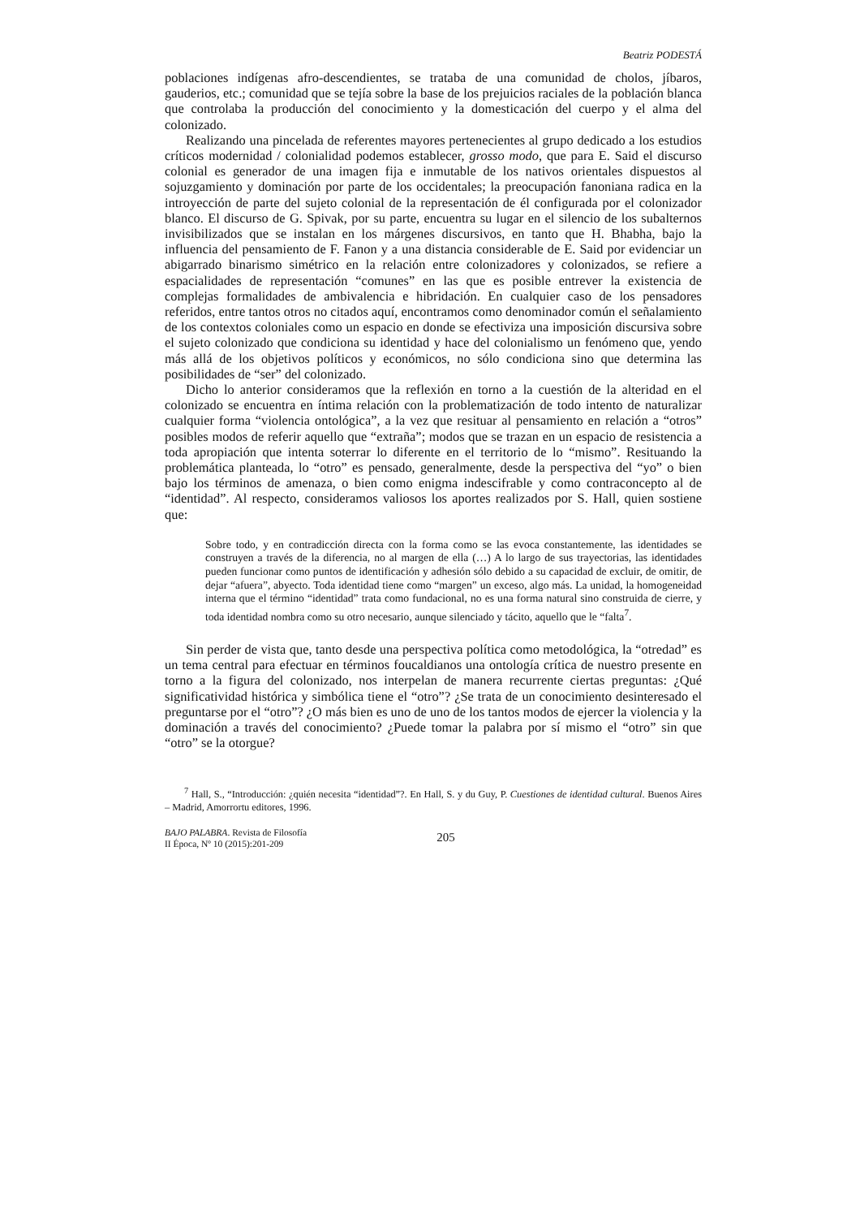Beatriz PODESTÁ
poblaciones indígenas afro-descendientes, se trataba de una comunidad de cholos, jíbaros, gauderios, etc.; comunidad que se tejía sobre la base de los prejuicios raciales de la población blanca que controlaba la producción del conocimiento y la domesticación del cuerpo y el alma del colonizado.
Realizando una pincelada de referentes mayores pertenecientes al grupo dedicado a los estudios críticos modernidad / colonialidad podemos establecer, grosso modo, que para E. Said el discurso colonial es generador de una imagen fija e inmutable de los nativos orientales dispuestos al sojuzgamiento y dominación por parte de los occidentales; la preocupación fanoniana radica en la introyección de parte del sujeto colonial de la representación de él configurada por el colonizador blanco. El discurso de G. Spivak, por su parte, encuentra su lugar en el silencio de los subalternos invisibilizados que se instalan en los márgenes discursivos, en tanto que H. Bhabha, bajo la influencia del pensamiento de F. Fanon y a una distancia considerable de E. Said por evidenciar un abigarrado binarismo simétrico en la relación entre colonizadores y colonizados, se refiere a espacialidades de representación “comunes” en las que es posible entrever la existencia de complejas formalidades de ambivalencia e hibridación. En cualquier caso de los pensadores referidos, entre tantos otros no citados aquí, encontramos como denominador común el señalamiento de los contextos coloniales como un espacio en donde se efectiviza una imposición discursiva sobre el sujeto colonizado que condiciona su identidad y hace del colonialismo un fenómeno que, yendo más allá de los objetivos políticos y económicos, no sólo condiciona sino que determina las posibilidades de “ser” del colonizado.
Dicho lo anterior consideramos que la reflexión en torno a la cuestión de la alteridad en el colonizado se encuentra en íntima relación con la problematización de todo intento de naturalizar cualquier forma “violencia ontológica”, a la vez que resituar al pensamiento en relación a “otros” posibles modos de referir aquello que “extraña”; modos que se trazan en un espacio de resistencia a toda apropiación que intenta soterrar lo diferente en el territorio de lo “mismo”. Resituando la problemática planteada, lo “otro” es pensado, generalmente, desde la perspectiva del “yo” o bien bajo los términos de amenaza, o bien como enigma indescifrable y como contraconcepto al de “identidad”. Al respecto, consideramos valiosos los aportes realizados por S. Hall, quien sostiene que:
Sobre todo, y en contradicción directa con la forma como se las evoca constantemente, las identidades se construyen a través de la diferencia, no al margen de ella (…) A lo largo de sus trayectorias, las identidades pueden funcionar como puntos de identificación y adhesión sólo debido a su capacidad de excluir, de omitir, de dejar “afuera”, abyecto. Toda identidad tiene como “margen” un exceso, algo más. La unidad, la homogeneidad interna que el término “identidad” trata como fundacional, no es una forma natural sino construida de cierre, y toda identidad nombra como su otro necesario, aunque silenciado y tácito, aquello que le “falta<sup>7</sup>.
Sin perder de vista que, tanto desde una perspectiva política como metodológica, la “otredad” es un tema central para efectuar en términos foucaldianos una ontología crítica de nuestro presente en torno a la figura del colonizado, nos interpelan de manera recurrente ciertas preguntas: ¿Qué significatividad histórica y simbólica tiene el “otro”? ¿Se trata de un conocimiento desinteresado el preguntarse por el “otro”? ¿O más bien es uno de uno de los tantos modos de ejercer la violencia y la dominación a través del conocimiento? ¿Puede tomar la palabra por sí mismo el “otro” sin que “otro” se la otorgue?
<sup>7</sup> Hall, S., “Introducción: ¿quién necesita “identidad”?. En Hall, S. y du Guy, P. Cuestiones de identidad cultural. Buenos Aires – Madrid, Amorrortu editores, 1996.
BAJO PALABRA. Revista de Filosofía
II Época, Nº 10 (2015):201-209
205